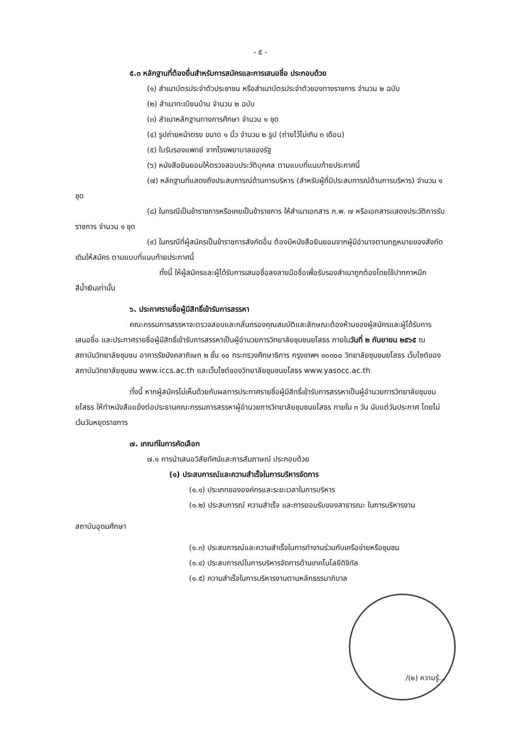- ๕ -
๕.๓ หลักฐานที่ต้องยื่นสำหรับการสมัครและการเสนอชื่อ ประกอบด้วย
(๑) สำเนาบัตรประจำตัวประชาชน หรือสำเนาบัตรประจำตัวของทางราชการ จำนวน ๒ ฉบับ
(๒) สำเนาทะเบียนบ้าน จำนวน ๒ ฉบับ
(๓) สำเนาหลักฐานทางการศึกษา จำนวน ๑ ชุด
(๔) รูปถ่ายหน้าตรง ขนาด ๑ นิ้ว จำนวน ๒ รูป (ถ่ายไว้ไม่เกิน ๓ เดือน)
(๕) ใบรับรองแพทย์ จากโรงพยาบาลของรัฐ
(๖) หนังสือยินยอมให้ตรวจสอบประวัติบุคคล ตามแบบที่แนบท้ายประกาศนี้
(๗) หลักฐานที่แสดงถึงประสบการณ์ด้านการบริหาร (สำหรับผู้ที่มีประสบการณ์ด้านการบริหาร) จำนวน ๑ ชุด
(๘) ในกรณีเป็นข้าราชการหรือเคยเป็นข้าราชการ ให้สำเนาเอกสาร ก.พ. ๗ หรือเอกสารแสดงประวัติการรับราชการ จำนวน ๑ ชุด
(๙) ในกรณีที่ผู้สมัครเป็นข้าราชการสังกัดอื่น ต้องมีหนังสือยินยอมจากผู้มีอำนาจตามกฎหมายของสังกัดเดิมให้สมัคร ตามแบบที่แนบท้ายประกาศนี้
ทั้งนี้ ให้ผู้สมัครและผู้ได้รับการเสนอชื่อลงลายมือชื่อเพื่อรับรองสำเนาถูกต้องโดยใช้ปากกาหมึกสีน้ำเงินเท่านั้น
๖. ประกาศรายชื่อผู้มีสิทธิ์เข้ารับการสรรหา
คณะกรรมการสรรหาจะตรวจสอบและกลั่นกรองคุณสมบัติและลักษณะต้องห้ามของผู้สมัครและผู้ได้รับการเสนอชื่อ และประกาศรายชื่อผู้มีสิทธิ์เข้ารับการสรรหาเป็นผู้อำนวยการวิทยาลัยชุมชนยโสธร ภายในวันที่ ๒ กันยายน ๒๕๖๕ ณ สถาบันวิทยาลัยชุมชน อาคารรัชมังคลาภิเษก ๒ ชั้น ๑๐ กระทรวงศึกษาธิการ กรุงเทพฯ ๑๐๓๐๐ วิทยาลัยชุมชนยโสธร เว็บไซต์ของสถาบันวิทยาลัยชุมชน www.iccs.ac.th และเว็บไซต์ของวิทยาลัยชุมชนยโสธร www.yasocc.ac.th
ทั้งนี้ หากผู้สมัครไม่เห็นด้วยกับผลการประกาศรายชื่อผู้มีสิทธิ์เข้ารับการสรรหาเป็นผู้อำนวยการวิทยาลัยชุมชนยโสธร ให้ทำหนังสือแย้งต่อประธานคณะกรรมการสรรหาผู้อำนวยการวิทยาลัยชุมชนยโสธร ภายใน ๓ วัน นับแต่วันประกาศ โดยไม่เว้นวันหยุดราชการ
๗. เกณฑ์ในการคัดเลือก
๗.๑ การนำเสนอวิสัยทัศน์และการสัมภาษณ์ ประกอบด้วย
(๑) ประสบการณ์และความสำเร็จในการบริหารจัดการ
(๑.๑) ประเภทขององค์กรและระยะเวลาในการบริหาร
(๑.๒) ประสบการณ์ ความสำเร็จ และการยอมรับของสาธารณะ ในการบริหารงาน
สถาบันอุดมศึกษา
(๑.๓) ประสบการณ์และความสำเร็จในการทำงานร่วมกับเครือข่ายหรือชุมชน
(๑.๔) ประสบการณ์ในการบริหารจัดการด้านเทคโนโลยีดิจิทัล
(๑.๕) ความสำเร็จในการบริหารงานตามหลักธรรมาภิบาล
/(๒) ความรู้...